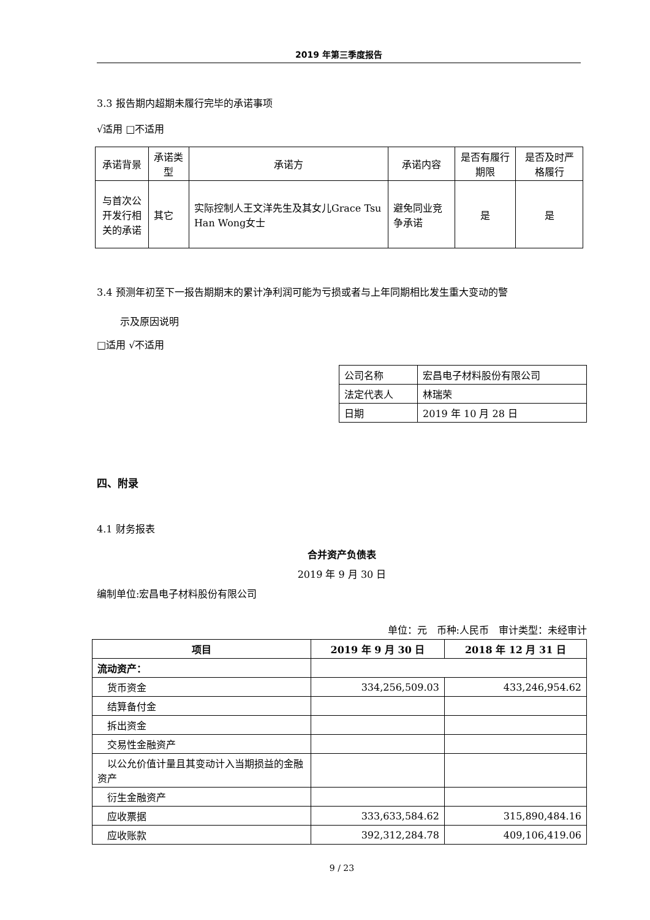2019 年第三季度报告
3.3 报告期内超期未履行完毕的承诺事项
√适用 □不适用
| 承诺背景 | 承诺类型 | 承诺方 | 承诺内容 | 是否有履行期限 | 是否及时严格履行 |
| 与首次公开发行相关的承诺 | 其它 | 实际控制人王文洋先生及其女儿Grace Tsu Han Wong女士 | 避免同业竞争承诺 | 是 | 是 |
3.4 预测年初至下一报告期期末的累计净利润可能为亏损或者与上年同期相比发生重大变动的警
示及原因说明
□适用 √不适用
| 公司名称 | 宏昌电子材料股份有限公司 |
| 法定代表人 | 林瑞荣 |
| 日期 | 2019 年 10 月 28 日 |
四、附录
4.1 财务报表
合并资产负债表
2019 年 9 月 30 日
编制单位:宏昌电子材料股份有限公司
单位：元　币种:人民币　审计类型：未经审计
| 项目 | 2019 年 9 月 30 日 | 2018 年 12 月 31 日 |
| --- | --- | --- |
| 流动资产： | | |
| 货币资金 | 334,256,509.03 | 433,246,954.62 |
| 结算备付金 | | |
| 拆出资金 | | |
| 交易性金融资产 | | |
| 以公允价值计量且其变动计入当期损益的金融资产 | | |
| 衍生金融资产 | | |
| 应收票据 | 333,633,584.62 | 315,890,484.16 |
| 应收账款 | 392,312,284.78 | 409,106,419.06 |
9 / 23